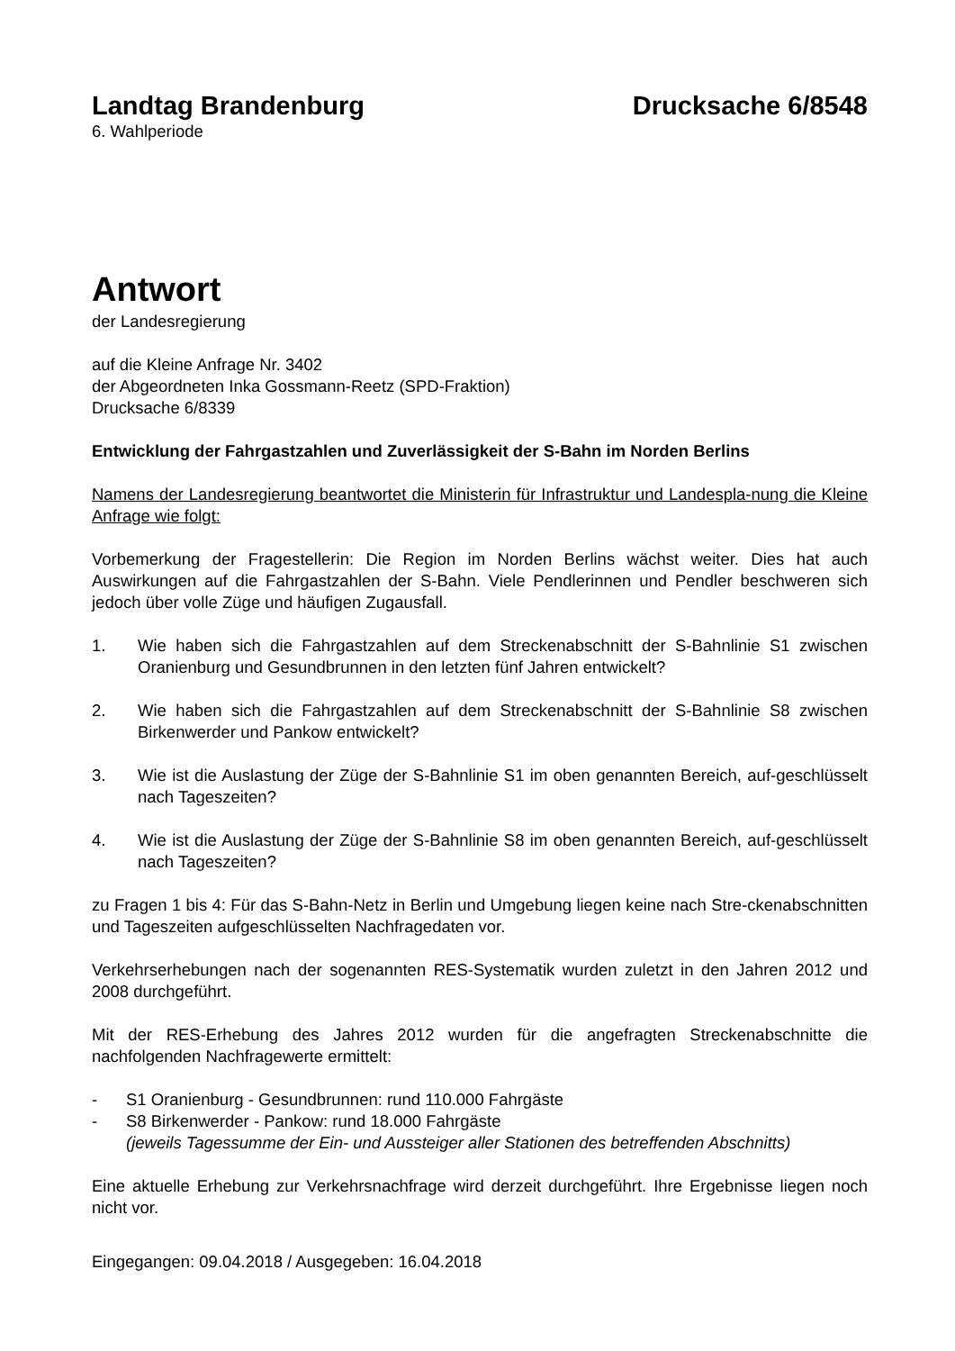Landtag Brandenburg Drucksache 6/8548
6. Wahlperiode
Antwort
der Landesregierung
auf die Kleine Anfrage Nr. 3402
der Abgeordneten Inka Gossmann-Reetz (SPD-Fraktion)
Drucksache 6/8339
Entwicklung der Fahrgastzahlen und Zuverlässigkeit der S-Bahn im Norden Berlins
Namens der Landesregierung beantwortet die Ministerin für Infrastruktur und Landespla-nung die Kleine Anfrage wie folgt:
Vorbemerkung der Fragestellerin: Die Region im Norden Berlins wächst weiter. Dies hat auch Auswirkungen auf die Fahrgastzahlen der S-Bahn. Viele Pendlerinnen und Pendler beschweren sich jedoch über volle Züge und häufigen Zugausfall.
1. Wie haben sich die Fahrgastzahlen auf dem Streckenabschnitt der S-Bahnlinie S1 zwischen Oranienburg und Gesundbrunnen in den letzten fünf Jahren entwickelt?
2. Wie haben sich die Fahrgastzahlen auf dem Streckenabschnitt der S-Bahnlinie S8 zwischen Birkenwerder und Pankow entwickelt?
3. Wie ist die Auslastung der Züge der S-Bahnlinie S1 im oben genannten Bereich, auf-geschlüsselt nach Tageszeiten?
4. Wie ist die Auslastung der Züge der S-Bahnlinie S8 im oben genannten Bereich, auf-geschlüsselt nach Tageszeiten?
zu Fragen 1 bis 4: Für das S-Bahn-Netz in Berlin und Umgebung liegen keine nach Stre-ckenabschnitten und Tageszeiten aufgeschlüsselten Nachfragedaten vor.
Verkehrserhebungen nach der sogenannten RES-Systematik wurden zuletzt in den Jahren 2012 und 2008 durchgeführt.
Mit der RES-Erhebung des Jahres 2012 wurden für die angefragten Streckenabschnitte die nachfolgenden Nachfragewerte ermittelt:
- S1 Oranienburg - Gesundbrunnen: rund 110.000 Fahrgäste
- S8 Birkenwerder - Pankow: rund 18.000 Fahrgäste
(jeweils Tagessumme der Ein- und Aussteiger aller Stationen des betreffenden Abschnitts)
Eine aktuelle Erhebung zur Verkehrsnachfrage wird derzeit durchgeführt. Ihre Ergebnisse liegen noch nicht vor.
Eingegangen: 09.04.2018 / Ausgegeben: 16.04.2018